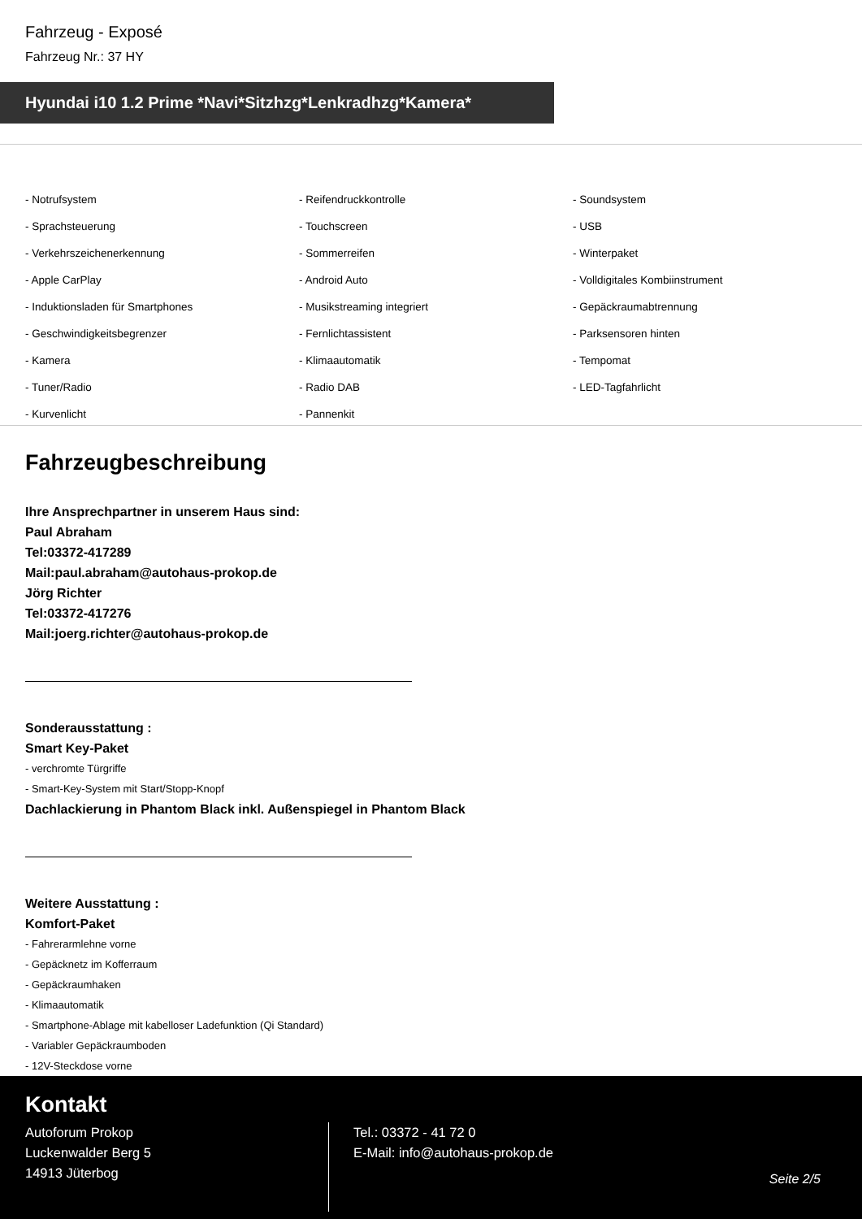Fahrzeug - Exposé
Fahrzeug Nr.: 37 HY
Hyundai i10 1.2 Prime *Navi*Sitzhzg*Lenkradhzg*Kamera*
- Notrufsystem
- Reifendruckkontrolle
- Soundsystem
- Sprachsteuerung
- Touchscreen
- USB
- Verkehrszeichenerkennung
- Sommerreifen
- Winterpaket
- Apple CarPlay
- Android Auto
- Volldigitales Kombiinstrument
- Induktionsladen für Smartphones
- Musikstreaming integriert
- Gepäckraumabtrennung
- Geschwindigkeitsbegrenzer
- Fernlichtassistent
- Parksensoren hinten
- Kamera
- Klimaautomatik
- Tempomat
- Tuner/Radio
- Radio DAB
- LED-Tagfahrlicht
- Kurvenlicht
- Pannenkit
Fahrzeugbeschreibung
Ihre Ansprechpartner in unserem Haus sind:
Paul Abraham
Tel:03372-417289
Mail:paul.abraham@autohaus-prokop.de
Jörg Richter
Tel:03372-417276
Mail:joerg.richter@autohaus-prokop.de
Sonderausstattung :
Smart Key-Paket
- verchromte Türgriffe
- Smart-Key-System mit Start/Stopp-Knopf
Dachlackierung in Phantom Black inkl. Außenspiegel in Phantom Black
Weitere Ausstattung :
Komfort-Paket
- Fahrerarmlehne vorne
- Gepäcknetz im Kofferraum
- Gepäckraumhaken
- Klimaautomatik
- Smartphone-Ablage mit kabelloser Ladefunktion (Qi Standard)
- Variabler Gepäckraumboden
- 12V-Steckdose vorne
Kontakt
Autoforum Prokop
Luckenwalder Berg 5
14913 Jüterbog
Tel.: 03372 - 41 72 0
E-Mail: info@autohaus-prokop.de
Seite 2/5